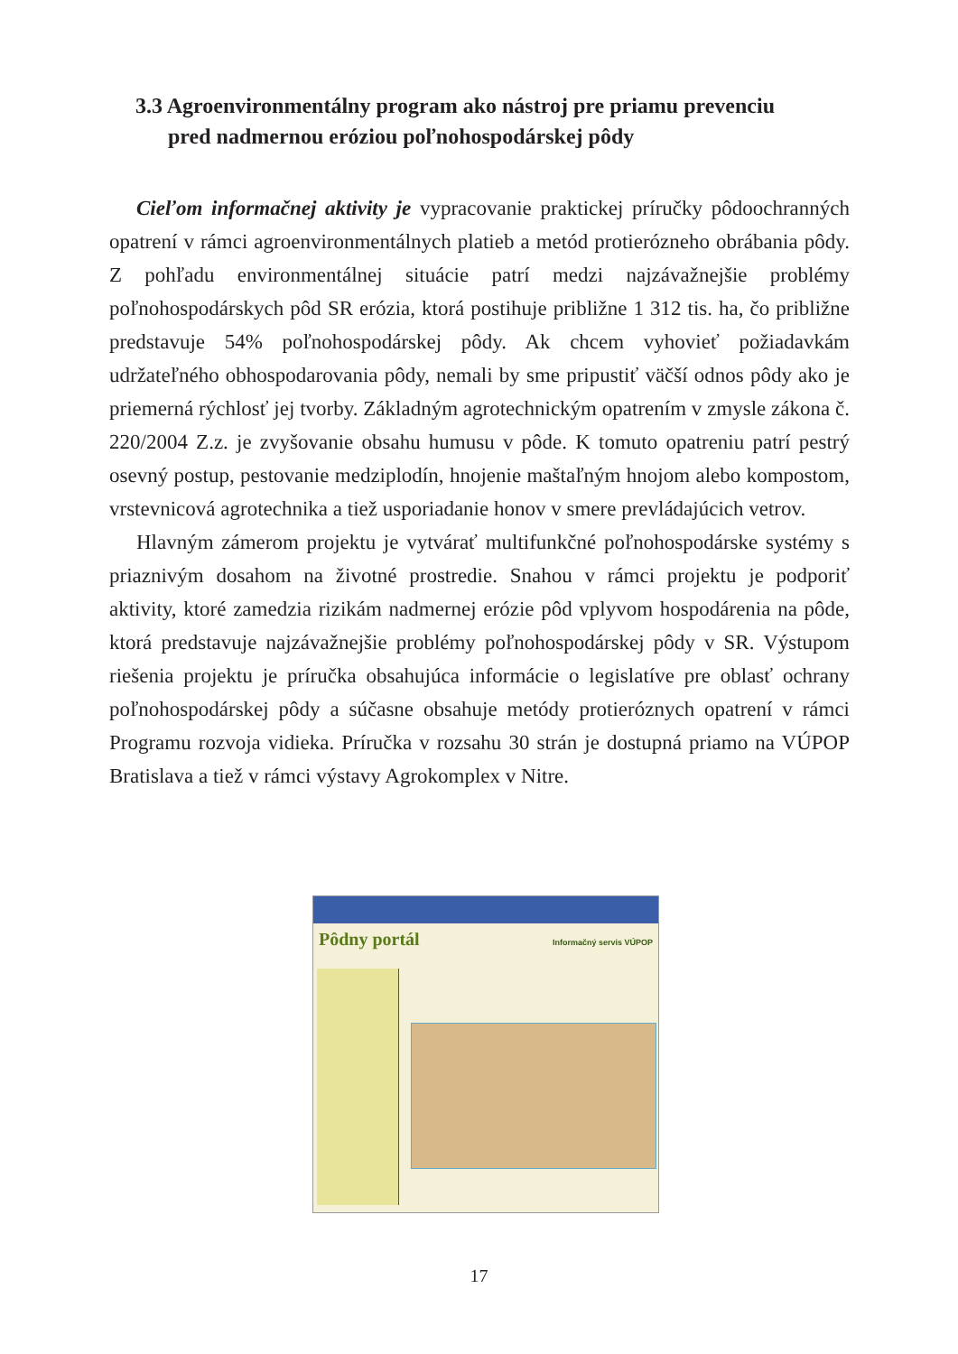3.3 Agroenvironmentálny program ako nástroj pre priamu prevenciu
pred nadmernou eróziou poľnohospodárskej pôdy
Cieľom informačnej aktivity je vypracovanie praktickej príručky pôdoochranných opatrení v rámci agroenvironmentálnych platieb a metód protierózneho obrábania pôdy. Z pohľadu environmentálnej situácie patrí medzi najzávažnejšie problémy poľnohospodárskych pôd SR erózia, ktorá postihuje približne 1 312 tis. ha, čo približne predstavuje 54% poľnohospodárskej pôdy. Ak chcem vyhovieť požiadavkám udržateľného obhospodarovania pôdy, nemali by sme pripustiť väčší odnos pôdy ako je priemerná rýchlosť jej tvorby. Základným agrotechnickým opatrením v zmysle zákona č. 220/2004 Z.z. je zvyšovanie obsahu humusu v pôde. K tomuto opatreniu patrí pestrý osevný postup, pestovanie medziplodín, hnojenie maštaľným hnojom alebo kompostom, vrstevnicová agrotechnika a tiež usporiadanie honov v smere prevládajúcich vetrov.
Hlavným zámerom projektu je vytvárať multifunkčné poľnohospodárske systémy s priaznivým dosahom na životné prostredie. Snahou v rámci projektu je podporiť aktivity, ktoré zamedzia rizikám nadmernej erózie pôd vplyvom hospodárenia na pôde, ktorá predstavuje najzávažnejšie problémy poľnohospodárskej pôdy v SR. Výstupom riešenia projektu je príručka obsahujúca informácie o legislatíve pre oblasť ochrany poľnohospodárskej pôdy a súčasne obsahuje metódy protieróznych opatrení v rámci Programu rozvoja vidieka. Príručka v rozsahu 30 strán je dostupná priamo na VÚPOP Bratislava a tiež v rámci výstavy Agrokomplex v Nitre.
Pôdny portál Informačný servis VÚPOP
17